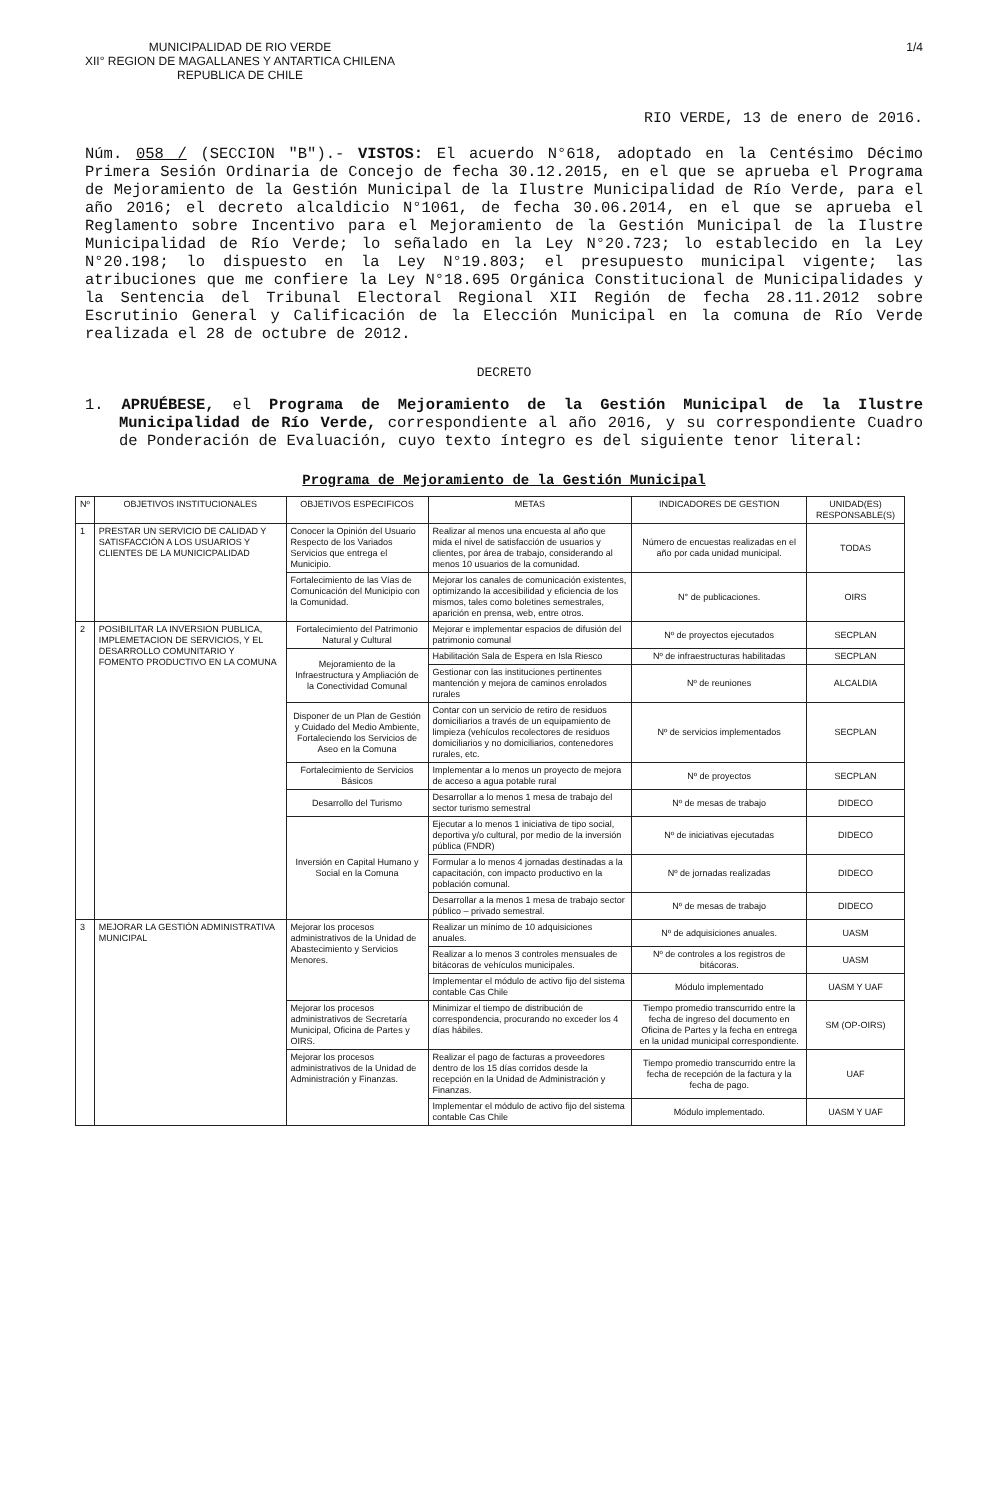MUNICIPALIDAD DE RIO VERDE
XII° REGION DE MAGALLANES Y ANTARTICA CHILENA
REPUBLICA DE CHILE
1/4
RIO VERDE, 13 de enero de 2016.
Núm. 058 / (SECCION "B").- VISTOS: El acuerdo N°618, adoptado en la Centésimo Décimo Primera Sesión Ordinaria de Concejo de fecha 30.12.2015, en el que se aprueba el Programa de Mejoramiento de la Gestión Municipal de la Ilustre Municipalidad de Río Verde, para el año 2016; el decreto alcaldicio N°1061, de fecha 30.06.2014, en el que se aprueba el Reglamento sobre Incentivo para el Mejoramiento de la Gestión Municipal de la Ilustre Municipalidad de Río Verde; lo señalado en la Ley N°20.723; lo establecido en la Ley N°20.198; lo dispuesto en la Ley N°19.803; el presupuesto municipal vigente; las atribuciones que me confiere la Ley N°18.695 Orgánica Constitucional de Municipalidades y la Sentencia del Tribunal Electoral Regional XII Región de fecha 28.11.2012 sobre Escrutinio General y Calificación de la Elección Municipal en la comuna de Río Verde realizada el 28 de octubre de 2012.
DECRETO
1. APRUÉBESE, el Programa de Mejoramiento de la Gestión Municipal de la Ilustre Municipalidad de Río Verde, correspondiente al año 2016, y su correspondiente Cuadro de Ponderación de Evaluación, cuyo texto íntegro es del siguiente tenor literal:
Programa de Mejoramiento de la Gestión Municipal
| Nº | OBJETIVOS INSTITUCIONALES | OBJETIVOS ESPECIFICOS | METAS | INDICADORES DE GESTION | UNIDAD(ES) RESPONSABLE(S) |
| --- | --- | --- | --- | --- | --- |
| 1 | PRESTAR UN SERVICIO DE CALIDAD Y SATISFACCIÓN A LOS USUARIOS Y CLIENTES DE LA MUNICICPALIDAD | Conocer la Opinión del Usuario Respecto de los Variados Servicios que entrega el Municipio. | Realizar al menos una encuesta al año que mida el nivel de satisfacción de usuarios y clientes, por área de trabajo, considerando al menos 10 usuarios de la comunidad. | Número de encuestas realizadas en el año por cada unidad municipal. | TODAS |
| | | Fortalecimiento de las Vías de Comunicación del Municipio con la Comunidad. | Mejorar los canales de comunicación existentes, optimizando la accesibilidad y eficiencia de los mismos, tales como boletines semestrales, aparición en prensa, web, entre otros. | N° de publicaciones. | OIRS |
| 2 | POSIBILITAR LA INVERSION PUBLICA, IMPLEMETACION DE SERVICIOS, Y EL DESARROLLO COMUNITARIO Y FOMENTO PRODUCTIVO EN LA COMUNA | Fortalecimiento del Patrimonio Natural y Cultural | Mejorar e implementar espacios de difusión del patrimonio comunal | Nº de proyectos ejecutados | SECPLAN |
| | | Mejoramiento de la Infraestructura y Ampliación de la Conectividad Comunal | Habilitación Sala de Espera en Isla Riesco | Nº de infraestructuras habilitadas | SECPLAN |
| | | | Gestionar con las instituciones pertinentes mantención y mejora de caminos enrolados rurales | Nº de reuniones | ALCALDIA |
| | | Disponer de un Plan de Gestión y Cuidado del Medio Ambiente, Fortaleciendo los Servicios de Aseo en la Comuna | Contar con un servicio de retiro de residuos domiciliarios a través de un equipamiento de limpieza (vehículos recolectores de residuos domiciliarios y no domiciliarios, contenedores rurales, etc. | Nº de servicios implementados | SECPLAN |
| | | Fortalecimiento de Servicios Básicos | Implementar a lo menos un proyecto de mejora de acceso a agua potable rural | Nº de proyectos | SECPLAN |
| | | Desarrollo del Turismo | Desarrollar a lo menos 1 mesa de trabajo del sector turismo semestral | Nº de mesas de trabajo | DIDECO |
| | | Inversión en Capital Humano y Social en la Comuna | Ejecutar a lo menos 1 iniciativa de tipo social, deportiva y/o cultural, por medio de la inversión pública (FNDR) | Nº de iniciativas ejecutadas | DIDECO |
| | | | Formular a lo menos 4 jornadas destinadas a la capacitación, con impacto productivo en la población comunal. | Nº de jornadas realizadas | DIDECO |
| | | | Desarrollar a la menos 1 mesa de trabajo sector público – privado semestral. | Nº de mesas de trabajo | DIDECO |
| 3 | MEJORAR LA GESTIÓN ADMINISTRATIVA MUNICIPAL | Mejorar los procesos administrativos de la Unidad de Abastecimiento y Servicios Menores. | Realizar un mínimo de 10 adquisiciones anuales. | Nº de adquisiciones anuales. | UASM |
| | | | Realizar a lo menos 3 controles mensuales de bitácoras de vehículos municipales. | Nº de controles a los registros de bitácoras. | UASM |
| | | | Implementar el módulo de activo fijo del sistema contable Cas Chile | Módulo implementado | UASM Y UAF |
| | | Mejorar los procesos administrativos de Secretaría Municipal, Oficina de Partes y OIRS. | Minimizar el tiempo de distribución de correspondencia, procurando no exceder los 4 días hábiles. | Tiempo promedio transcurrido entre la fecha de ingreso del documento en Oficina de Partes y la fecha en entrega en la unidad municipal correspondiente. | SM (OP-OIRS) |
| | | Mejorar los procesos administrativos de la Unidad de Administración y Finanzas. | Realizar el pago de facturas a proveedores dentro de los 15 días corridos desde la recepción en la Unidad de Administración y Finanzas. | Tiempo promedio transcurrido entre la fecha de recepción de la factura y la fecha de pago. | UAF |
| | | | Implementar el módulo de activo fijo del sistema contable Cas Chile | Módulo implementado. | UASM Y UAF |